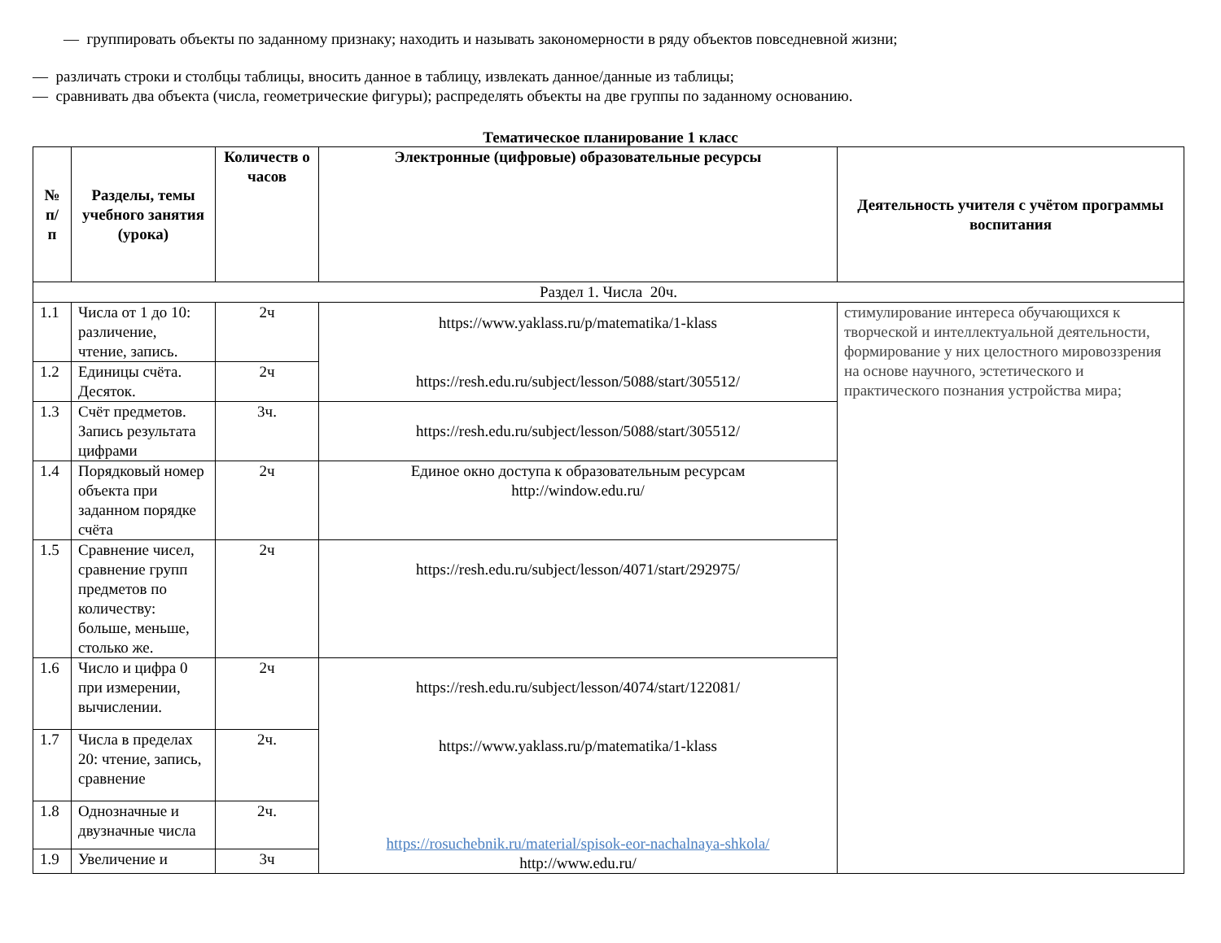— группировать объекты по заданному признаку; находить и называть закономерности в ряду объектов повседневной жизни;
— различать строки и столбцы таблицы, вносить данное в таблицу, извлекать данное/данные из таблицы;
— сравнивать два объекта (числа, геометрические фигуры); распределять объекты на две группы по заданному основанию.
Тематическое планирование 1 класс
| № п/ п | Разделы, темы учебного занятия (урока) | Количеств о часов | Электронные (цифровые) образовательные ресурсы | Деятельность учителя с учётом программы воспитания |
| --- | --- | --- | --- | --- |
| Раздел 1. Числа 20ч. | | | | |
| 1.1 | Числа от 1 до 10: различение, чтение, запись. | 2ч | https://www.yaklass.ru/p/matematika/1-klass https://resh.edu.ru/subject/lesson/5088/start/305512/ | стимулирование интереса обучающихся к творческой и интеллектуальной деятельности, формирование у них целостного мировоззрения на основе научного, эстетического и практического познания устройства мира; |
| 1.2 | Единицы счёта. Десяток. | 2ч | | |
| 1.3 | Счёт предметов. Запись результата цифрами | 3ч. | https://resh.edu.ru/subject/lesson/5088/start/305512/ | |
| 1.4 | Порядковый номер объекта при заданном порядке счёта | 2ч | Единое окно доступа к образовательным ресурсам http://window.edu.ru/ | |
| 1.5 | Сравнение чисел, сравнение групп предметов по количеству: больше, меньше, столько же. | 2ч | https://resh.edu.ru/subject/lesson/4071/start/292975/ | |
| 1.6 | Число и цифра 0 при измерении, вычислении. | 2ч | https://resh.edu.ru/subject/lesson/4074/start/122081/ https://www.yaklass.ru/p/matematika/1-klass https://rosuchebnik.ru/material/spisok-eor-nachalnaya-shkola/ http://www.edu.ru/ | |
| 1.7 | Числа в пределах 20: чтение, запись, сравнение | 2ч. | | |
| 1.8 | Однозначные и двузначные числа | 2ч. | | |
| 1.9 | Увеличение и | 3ч | | |